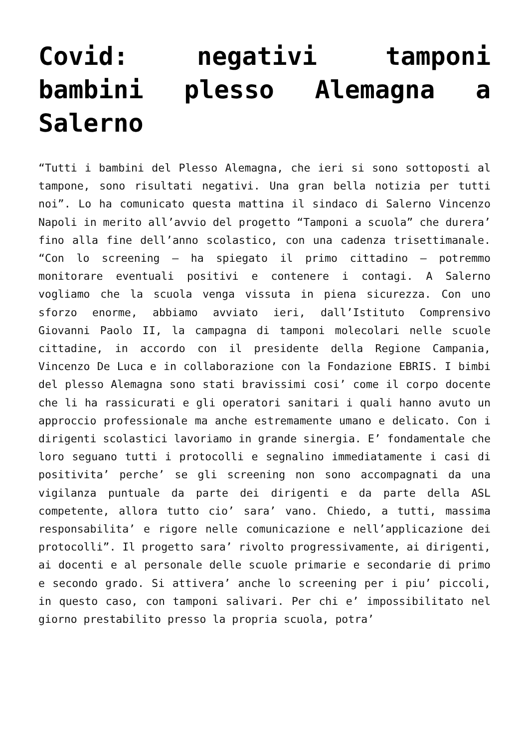Covid: negativi tamponi bambini plesso Alemagna a Salerno
“Tutti i bambini del Plesso Alemagna, che ieri si sono sottoposti al tampone, sono risultati negativi. Una gran bella notizia per tutti noi”. Lo ha comunicato questa mattina il sindaco di Salerno Vincenzo Napoli in merito all’avvio del progetto “Tamponi a scuola” che durera’ fino alla fine dell’anno scolastico, con una cadenza trisettimanale. “Con lo screening – ha spiegato il primo cittadino – potremmo monitorare eventuali positivi e contenere i contagi. A Salerno vogliamo che la scuola venga vissuta in piena sicurezza. Con uno sforzo enorme, abbiamo avviato ieri, dall’Istituto Comprensivo Giovanni Paolo II, la campagna di tamponi molecolari nelle scuole cittadine, in accordo con il presidente della Regione Campania, Vincenzo De Luca e in collaborazione con la Fondazione EBRIS. I bimbi del plesso Alemagna sono stati bravissimi cosi’ come il corpo docente che li ha rassicurati e gli operatori sanitari i quali hanno avuto un approccio professionale ma anche estremamente umano e delicato. Con i dirigenti scolastici lavoriamo in grande sinergia. E’ fondamentale che loro seguano tutti i protocolli e segnalino immediatamente i casi di positivita’ perche’ se gli screening non sono accompagnati da una vigilanza puntuale da parte dei dirigenti e da parte della ASL competente, allora tutto cio’ sara’ vano. Chiedo, a tutti, massima responsabilita’ e rigore nelle comunicazione e nell’applicazione dei protocolli”. Il progetto sara’ rivolto progressivamente, ai dirigenti, ai docenti e al personale delle scuole primarie e secondarie di primo e secondo grado. Si attivera’ anche lo screening per i piu’ piccoli, in questo caso, con tamponi salivari. Per chi e’ impossibilitato nel giorno prestabilito presso la propria scuola, potra’